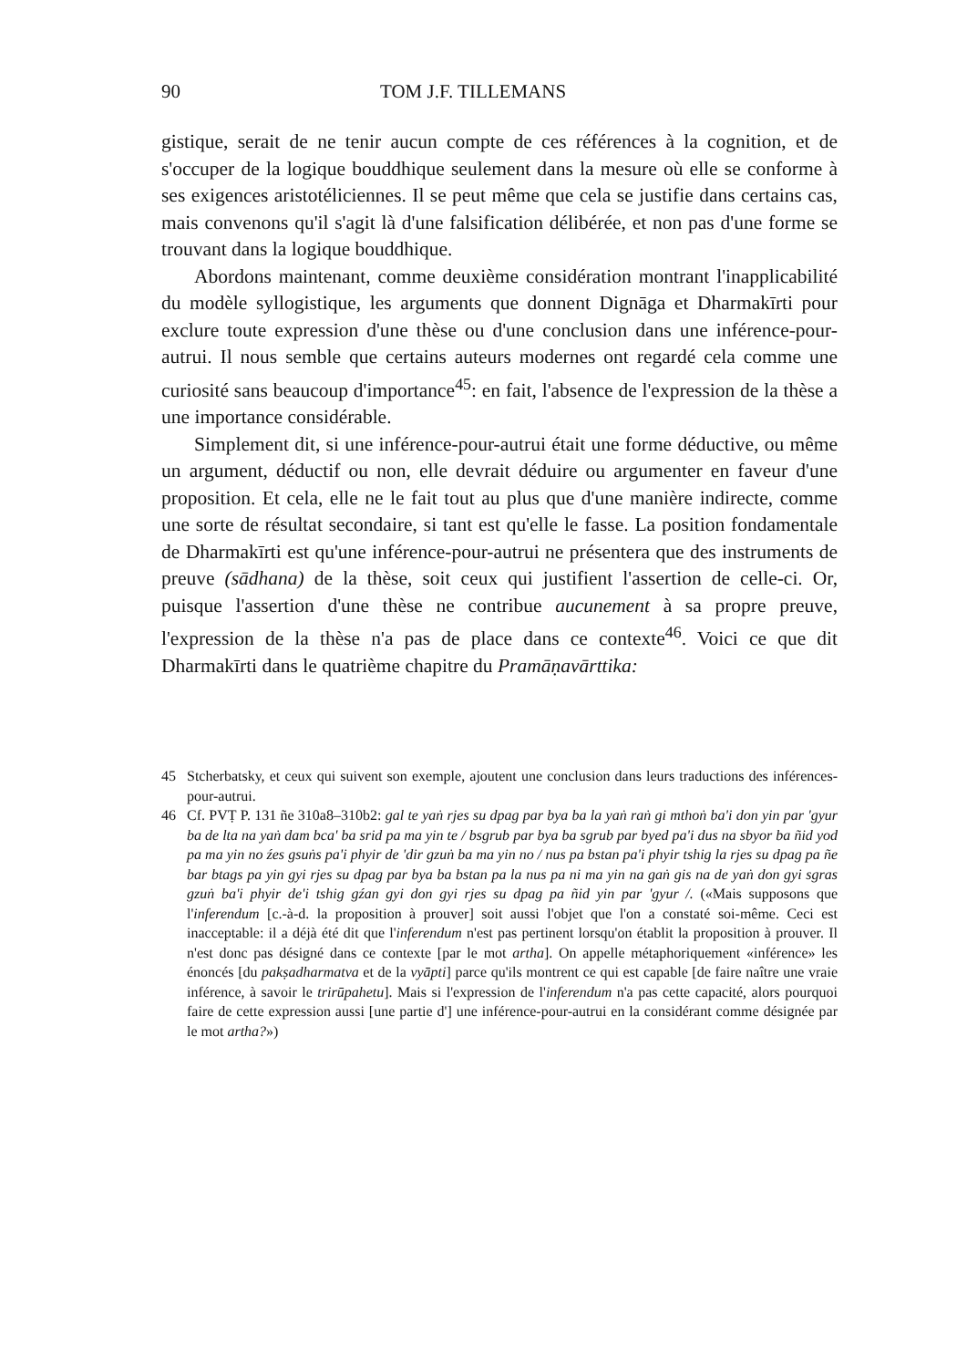90 TOM J.F. TILLEMANS
gistique, serait de ne tenir aucun compte de ces références à la cognition, et de s'occuper de la logique bouddhique seulement dans la mesure où elle se conforme à ses exigences aristotéliciennes. Il se peut même que cela se justifie dans certains cas, mais convenons qu'il s'agit là d'une falsification délibérée, et non pas d'une forme se trouvant dans la logique bouddhique.
Abordons maintenant, comme deuxième considération montrant l'inapplicabilité du modèle syllogistique, les arguments que donnent Dignāga et Dharmakīrti pour exclure toute expression d'une thèse ou d'une conclusion dans une inférence-pour-autrui. Il nous semble que certains auteurs modernes ont regardé cela comme une curiosité sans beaucoup d'importance<sup>45</sup>: en fait, l'absence de l'expression de la thèse a une importance considérable.
Simplement dit, si une inférence-pour-autrui était une forme déductive, ou même un argument, déductif ou non, elle devrait déduire ou argumenter en faveur d'une proposition. Et cela, elle ne le fait tout au plus que d'une manière indirecte, comme une sorte de résultat secondaire, si tant est qu'elle le fasse. La position fondamentale de Dharmakīrti est qu'une inférence-pour-autrui ne présentera que des instruments de preuve (sādhana) de la thèse, soit ceux qui justifient l'assertion de celle-ci. Or, puisque l'assertion d'une thèse ne contribue aucunement à sa propre preuve, l'expression de la thèse n'a pas de place dans ce contexte<sup>46</sup>. Voici ce que dit Dharmakīrti dans le quatrième chapitre du Pramāṇavārttika:
45 Stcherbatsky, et ceux qui suivent son exemple, ajoutent une conclusion dans leurs traductions des inférences-pour-autrui.
46 Cf. PVṬ P. 131 ñe 310a8–310b2: gal te yaṅ rjes su dpag par bya ba la yaṅ raṅ gi mthoṅ ba'i don yin par 'gyur ba de lta na yaṅ dam bca' ba srid pa ma yin te / bsgrub par bya ba sgrub par byed pa'i dus na sbyor ba ñid yod pa ma yin no źes gsuṅs pa'i phyir de 'dir gzuṅ ba ma yin no / nus pa bstan pa'i phyir tshig la rjes su dpag pa ñe bar btags pa yin gyi rjes su dpag par bya ba bstan pa la nus pa ni ma yin na gaṅ gis na de yaṅ don gyi sgras gzuṅ ba'i phyir de'i tshig gźan gyi don gyi rjes su dpag pa ñid yin par 'gyur /. («Mais supposons que l'inferendum [c.-à-d. la proposition à prouver] soit aussi l'objet que l'on a constaté soi-même. Ceci est inacceptable: il a déjà été dit que l'inferendum n'est pas pertinent lorsqu'on établit la proposition à prouver. Il n'est donc pas désigné dans ce contexte [par le mot artha]. On appelle métaphoriquement «inférence» les énoncés [du pakṣadharmatva et de la vyāpti] parce qu'ils montrent ce qui est capable [de faire naître une vraie inférence, à savoir le trirūpahetu]. Mais si l'expression de l'inferendum n'a pas cette capacité, alors pourquoi faire de cette expression aussi [une partie d'] une inférence-pour-autrui en la considérant comme désignée par le mot artha?»)